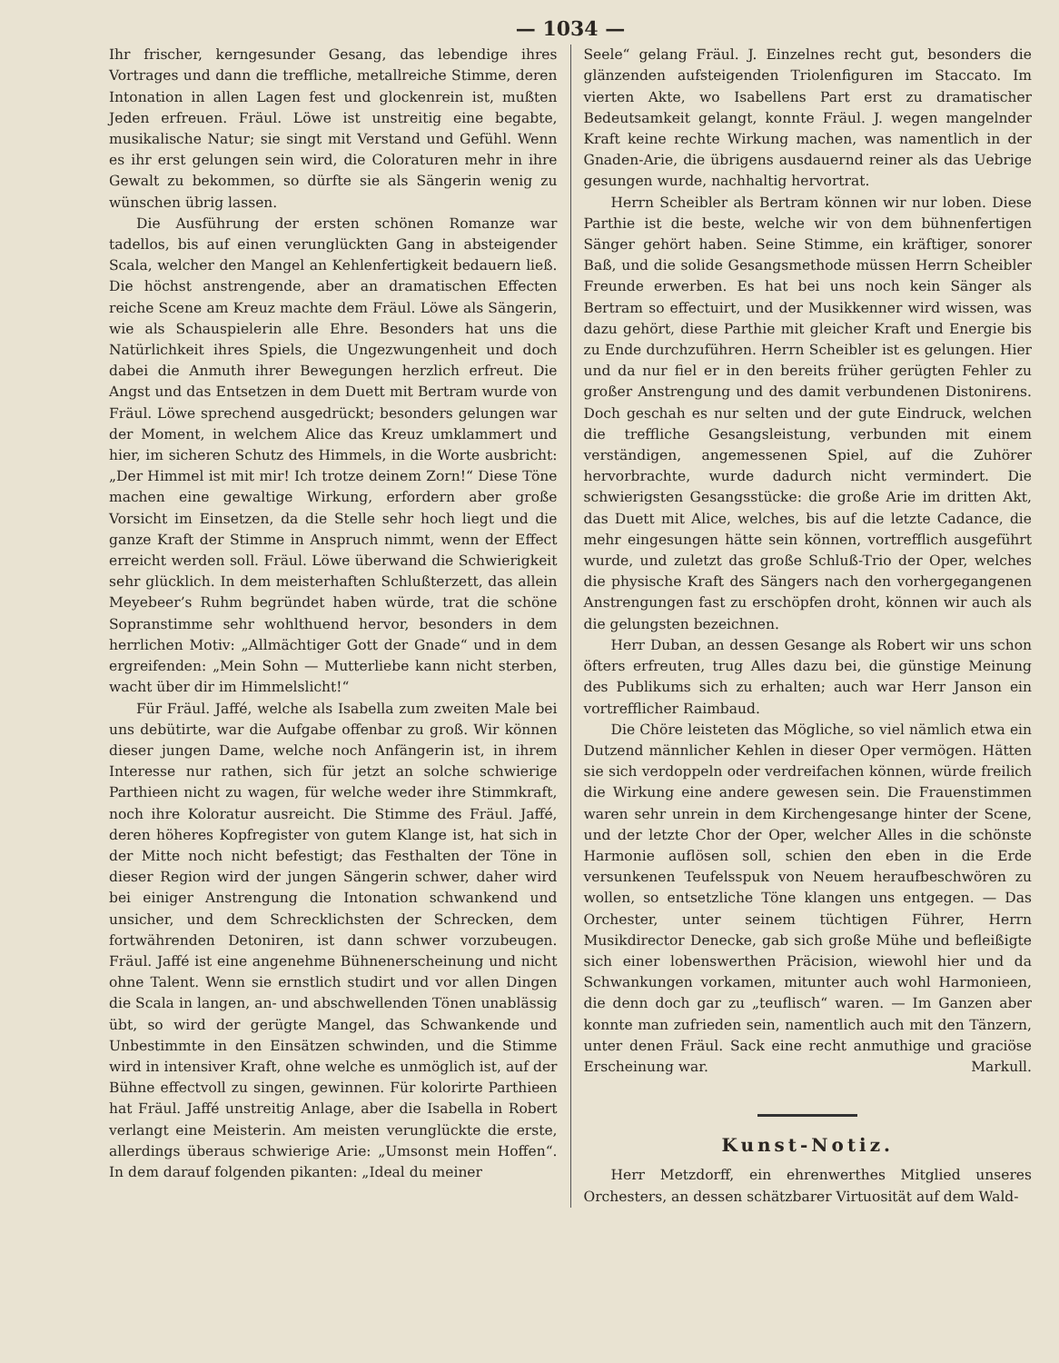— 1034 —
Ihr frischer, kerngesunder Gesang, das lebendige ihres Vortrages und dann die treffliche, metallreiche Stimme, deren Intonation in allen Lagen fest und glockenrein ist, mußten Jeden erfreuen. Fräul. Löwe ist unstreitig eine begabte, musikalische Natur; sie singt mit Verstand und Gefühl. Wenn es ihr erst gelungen sein wird, die Coloraturen mehr in ihre Gewalt zu bekommen, so dürfte sie als Sängerin wenig zu wünschen übrig lassen.
Die Ausführung der ersten schönen Romanze war tadellos, bis auf einen verunglückten Gang in absteigender Scala, welcher den Mangel an Kehlenfertigkeit bedauern ließ. Die höchst anstrengende, aber an dramatischen Effecten reiche Scene am Kreuz machte dem Fräul. Löwe als Sängerin, wie als Schauspielerin alle Ehre. Besonders hat uns die Natürlichkeit ihres Spiels, die Ungezwungenheit und doch dabei die Anmuth ihrer Bewegungen herzlich erfreut. Die Angst und das Entsetzen in dem Duett mit Bertram wurde von Fräul. Löwe sprechend ausgedrückt; besonders gelungen war der Moment, in welchem Alice das Kreuz umklammert und hier, im sicheren Schutz des Himmels, in die Worte ausbricht: „Der Himmel ist mit mir! Ich trotze deinem Zorn!“ Diese Töne machen eine gewaltige Wirkung, erfordern aber große Vorsicht im Einsetzen, da die Stelle sehr hoch liegt und die ganze Kraft der Stimme in Anspruch nimmt, wenn der Effect erreicht werden soll. Fräul. Löwe überwand die Schwierigkeit sehr glücklich. In dem meisterhaften Schlußterzett, das allein Meyebeer’s Ruhm begründet haben würde, trat die schöne Sopranstimme sehr wohlthuend hervor, besonders in dem herrlichen Motiv: „Allmächtiger Gott der Gnade“ und in dem ergreifenden: „Mein Sohn — Mutterliebe kann nicht sterben, wacht über dir im Himmelslicht!“
Für Fräul. Jaffé, welche als Isabella zum zweiten Male bei uns debütirte, war die Aufgabe offenbar zu groß. Wir können dieser jungen Dame, welche noch Anfängerin ist, in ihrem Interesse nur rathen, sich für jetzt an solche schwierige Parthieen nicht zu wagen, für welche weder ihre Stimmkraft, noch ihre Koloratur ausreicht. Die Stimme des Fräul. Jaffé, deren höheres Kopfregister von gutem Klange ist, hat sich in der Mitte noch nicht befestigt; das Festhalten der Töne in dieser Region wird der jungen Sängerin schwer, daher wird bei einiger Anstrengung die Intonation schwankend und unsicher, und dem Schrecklichsten der Schrecken, dem fortwährenden Detoniren, ist dann schwer vorzubeugen. Fräul. Jaffé ist eine angenehme Bühnenerscheinung und nicht ohne Talent. Wenn sie ernstlich studirt und vor allen Dingen die Scala in langen, an- und abschwellenden Tönen unablässig übt, so wird der gerügte Mangel, das Schwankende und Unbestimmte in den Einsätzen schwinden, und die Stimme wird in intensiver Kraft, ohne welche es unmöglich ist, auf der Bühne effectvoll zu singen, gewinnen. Für kolorirte Parthieen hat Fräul. Jaffé unstreitig Anlage, aber die Isabella in Robert verlangt eine Meisterin. Am meisten verunglückte die erste, allerdings überaus schwierige Arie: „Umsonst mein Hoffen“. In dem darauf folgenden pikanten: „Ideal du meiner
Seele“ gelang Fräul. J. Einzelnes recht gut, besonders die glänzenden aufsteigenden Triolenfiguren im Staccato. Im vierten Akte, wo Isabellens Part erst zu dramatischer Bedeutsamkeit gelangt, konnte Fräul. J. wegen mangelnder Kraft keine rechte Wirkung machen, was namentlich in der Gnaden-Arie, die übrigens ausdauernd reiner als das Uebrige gesungen wurde, nachhaltig hervortrat.
Herrn Scheibler als Bertram können wir nur loben. Diese Parthie ist die beste, welche wir von dem bühnenfertigen Sänger gehört haben. Seine Stimme, ein kräftiger, sonorer Baß, und die solide Gesangsmethode müssen Herrn Scheibler Freunde erwerben. Es hat bei uns noch kein Sänger als Bertram so effectuirt, und der Musikkenner wird wissen, was dazu gehört, diese Parthie mit gleicher Kraft und Energie bis zu Ende durchzuführen. Herrn Scheibler ist es gelungen. Hier und da nur fiel er in den bereits früher gerügten Fehler zu großer Anstrengung und des damit verbundenen Distonirens. Doch geschah es nur selten und der gute Eindruck, welchen die treffliche Gesangsleistung, verbunden mit einem verständigen, angemessenen Spiel, auf die Zuhörer hervorbrachte, wurde dadurch nicht vermindert. Die schwierigsten Gesangsstücke: die große Arie im dritten Akt, das Duett mit Alice, welches, bis auf die letzte Cadance, die mehr eingesungen hätte sein können, vortrefflich ausgeführt wurde, und zuletzt das große Schluß-Trio der Oper, welches die physische Kraft des Sängers nach den vorhergegangenen Anstrengungen fast zu erschöpfen droht, können wir auch als die gelungsten bezeichnen.
Herr Duban, an dessen Gesange als Robert wir uns schon öfters erfreuten, trug Alles dazu bei, die günstige Meinung des Publikums sich zu erhalten; auch war Herr Janson ein vortrefflicher Raimbaud.
Die Chöre leisteten das Mögliche, so viel nämlich etwa ein Dutzend männlicher Kehlen in dieser Oper vermögen. Hätten sie sich verdoppeln oder verdreifachen können, würde freilich die Wirkung eine andere gewesen sein. Die Frauenstimmen waren sehr unrein in dem Kirchengesange hinter der Scene, und der letzte Chor der Oper, welcher Alles in die schönste Harmonie auflösen soll, schien den eben in die Erde versunkenen Teufelsspuk von Neuem heraufbeschwören zu wollen, so entsetzliche Töne klangen uns entgegen. — Das Orchester, unter seinem tüchtigen Führer, Herrn Musikdirector Denecke, gab sich große Mühe und befleißigte sich einer lobenswerthen Präcision, wiewohl hier und da Schwankungen vorkamen, mitunter auch wohl Harmonieen, die denn doch gar zu „teuflisch“ waren. — Im Ganzen aber konnte man zufrieden sein, namentlich auch mit den Tänzern, unter denen Fräul. Sack eine recht anmuthige und graciöse Erscheinung war. Markull.
Kunst-Notiz.
Herr Metzdorff, ein ehrenwerthes Mitglied unseres Orchesters, an dessen schätzbarer Virtuosität auf dem Wald-